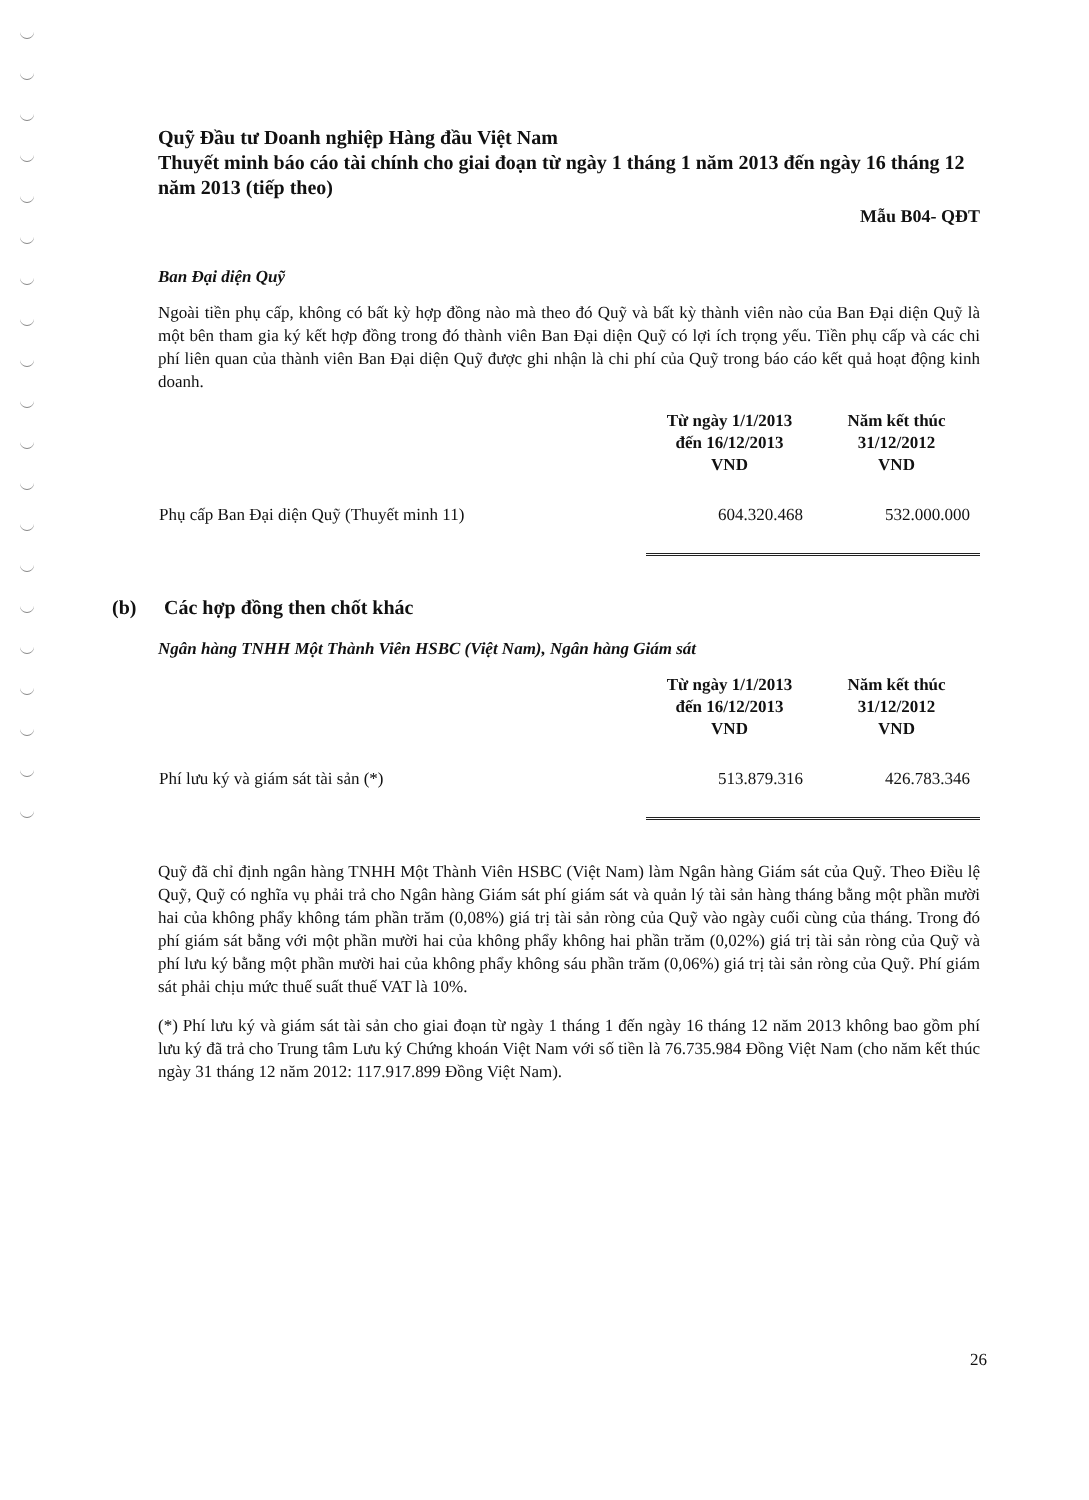Quỹ Đầu tư Doanh nghiệp Hàng đầu Việt Nam
Thuyết minh báo cáo tài chính cho giai đoạn từ ngày 1 tháng 1 năm 2013 đến ngày 16 tháng 12 năm 2013 (tiếp theo)
Mẫu B04- QĐT
Ban Đại diện Quỹ
Ngoài tiền phụ cấp, không có bất kỳ hợp đồng nào mà theo đó Quỹ và bất kỳ thành viên nào của Ban Đại diện Quỹ là một bên tham gia ký kết hợp đồng trong đó thành viên Ban Đại diện Quỹ có lợi ích trọng yếu. Tiền phụ cấp và các chi phí liên quan của thành viên Ban Đại diện Quỹ được ghi nhận là chi phí của Quỹ trong báo cáo kết quả hoạt động kinh doanh.
| | Từ ngày 1/1/2013 đến 16/12/2013 VND | Năm kết thúc 31/12/2012 VND |
| --- | --- | --- |
| Phụ cấp Ban Đại diện Quỹ (Thuyết minh 11) | 604.320.468 | 532.000.000 |
(b) Các hợp đồng then chốt khác
Ngân hàng TNHH Một Thành Viên HSBC (Việt Nam), Ngân hàng Giám sát
| | Từ ngày 1/1/2013 đến 16/12/2013 VND | Năm kết thúc 31/12/2012 VND |
| --- | --- | --- |
| Phí lưu ký và giám sát tài sản (*) | 513.879.316 | 426.783.346 |
Quỹ đã chỉ định ngân hàng TNHH Một Thành Viên HSBC (Việt Nam) làm Ngân hàng Giám sát của Quỹ. Theo Điều lệ Quỹ, Quỹ có nghĩa vụ phải trả cho Ngân hàng Giám sát phí giám sát và quản lý tài sản hàng tháng bằng một phần mười hai của không phẩy không tám phần trăm (0,08%) giá trị tài sản ròng của Quỹ vào ngày cuối cùng của tháng. Trong đó phí giám sát bằng với một phần mười hai của không phẩy không hai phần trăm (0,02%) giá trị tài sản ròng của Quỹ và phí lưu ký bằng một phần mười hai của không phẩy không sáu phần trăm (0,06%) giá trị tài sản ròng của Quỹ. Phí giám sát phải chịu mức thuế suất thuế VAT là 10%.
(*) Phí lưu ký và giám sát tài sản cho giai đoạn từ ngày 1 tháng 1 đến ngày 16 tháng 12 năm 2013 không bao gồm phí lưu ký đã trả cho Trung tâm Lưu ký Chứng khoán Việt Nam với số tiền là 76.735.984 Đồng Việt Nam (cho năm kết thúc ngày 31 tháng 12 năm 2012: 117.917.899 Đồng Việt Nam).
26